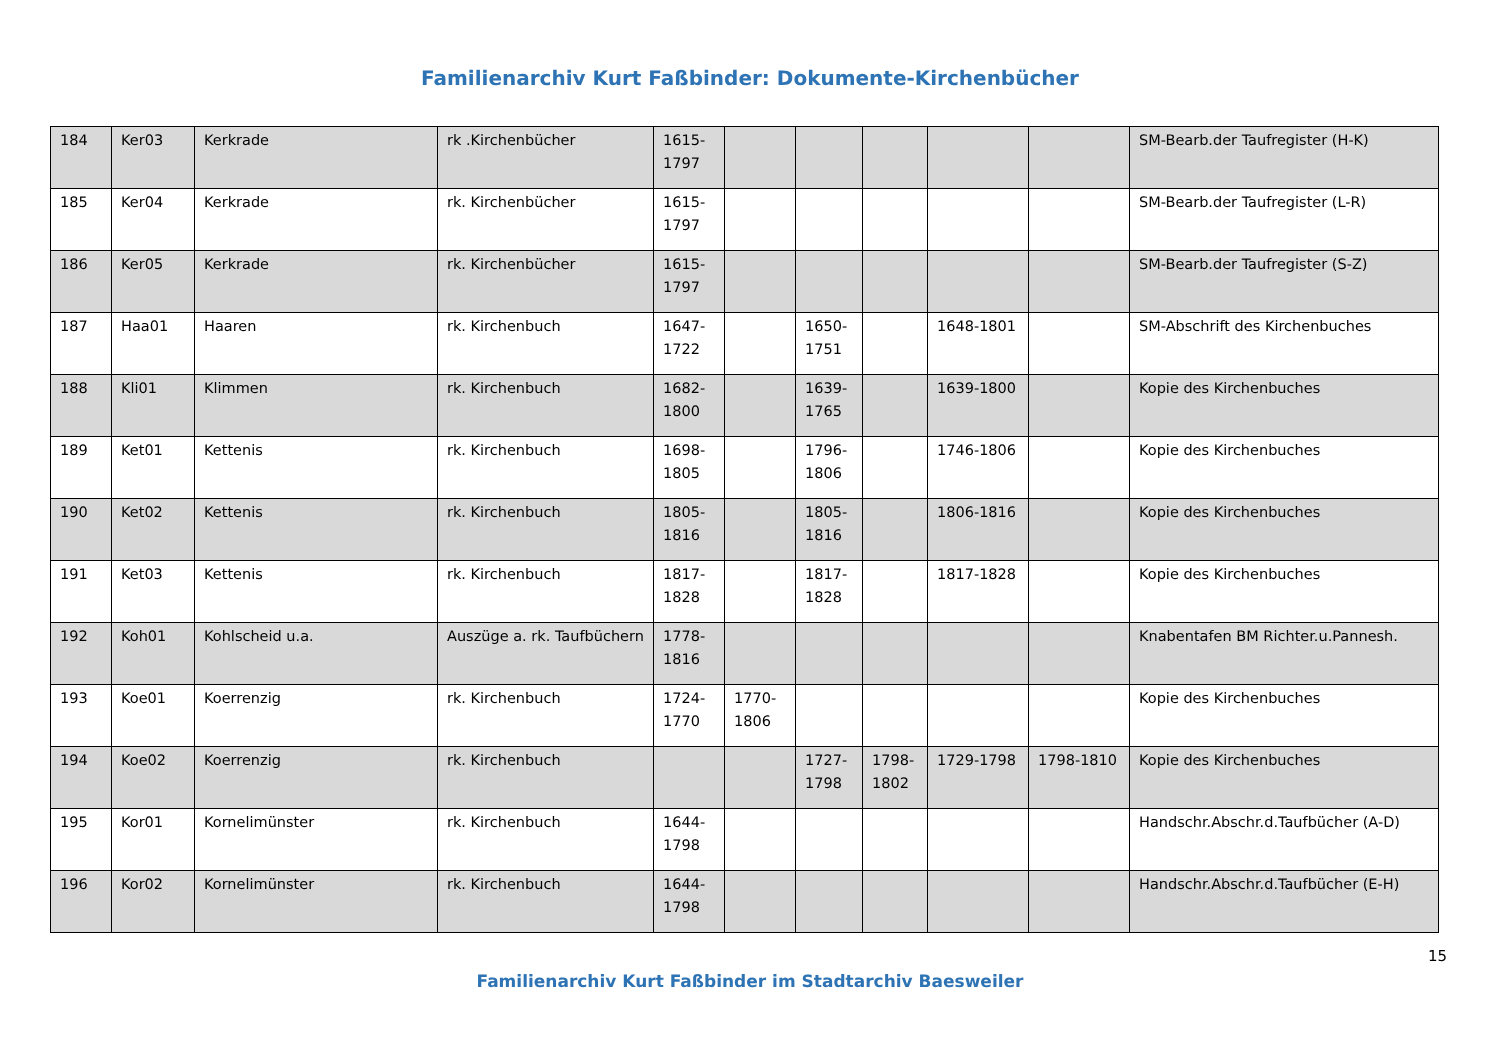Familienarchiv Kurt Faßbinder: Dokumente-Kirchenbücher
| 184 | Ker03 | Kerkrade | rk .Kirchenbücher | 1615-1797 | | | | | | SM-Bearb.der Taufregister (H-K) |
| 185 | Ker04 | Kerkrade | rk. Kirchenbücher | 1615-1797 | | | | | | SM-Bearb.der Taufregister (L-R) |
| 186 | Ker05 | Kerkrade | rk. Kirchenbücher | 1615-1797 | | | | | | SM-Bearb.der Taufregister (S-Z) |
| 187 | Haa01 | Haaren | rk. Kirchenbuch | 1647-1722 | | 1650-1751 | | 1648-1801 | | SM-Abschrift des Kirchenbuches |
| 188 | Kli01 | Klimmen | rk. Kirchenbuch | 1682-1800 | | 1639-1765 | | 1639-1800 | | Kopie des Kirchenbuches |
| 189 | Ket01 | Kettenis | rk. Kirchenbuch | 1698-1805 | | 1796-1806 | | 1746-1806 | | Kopie des Kirchenbuches |
| 190 | Ket02 | Kettenis | rk. Kirchenbuch | 1805-1816 | | 1805-1816 | | 1806-1816 | | Kopie des Kirchenbuches |
| 191 | Ket03 | Kettenis | rk. Kirchenbuch | 1817-1828 | | 1817-1828 | | 1817-1828 | | Kopie des Kirchenbuches |
| 192 | Koh01 | Kohlscheid u.a. | Auszüge a. rk. Taufbüchern | 1778-1816 | | | | | | Knabentafen BM Richter.u.Pannesh. |
| 193 | Koe01 | Koerrenzig | rk. Kirchenbuch | 1724-1770 | 1770-1806 | | | | | Kopie des Kirchenbuches |
| 194 | Koe02 | Koerrenzig | rk. Kirchenbuch | | | 1727-1798 | 1798-1802 | 1729-1798 | 1798-1810 | Kopie des Kirchenbuches |
| 195 | Kor01 | Kornelimünster | rk. Kirchenbuch | 1644-1798 | | | | | | Handschr.Abschr.d.Taufbücher (A-D) |
| 196 | Kor02 | Kornelimünster | rk. Kirchenbuch | 1644-1798 | | | | | | Handschr.Abschr.d.Taufbücher (E-H) |
15
Familienarchiv Kurt Faßbinder im Stadtarchiv Baesweiler